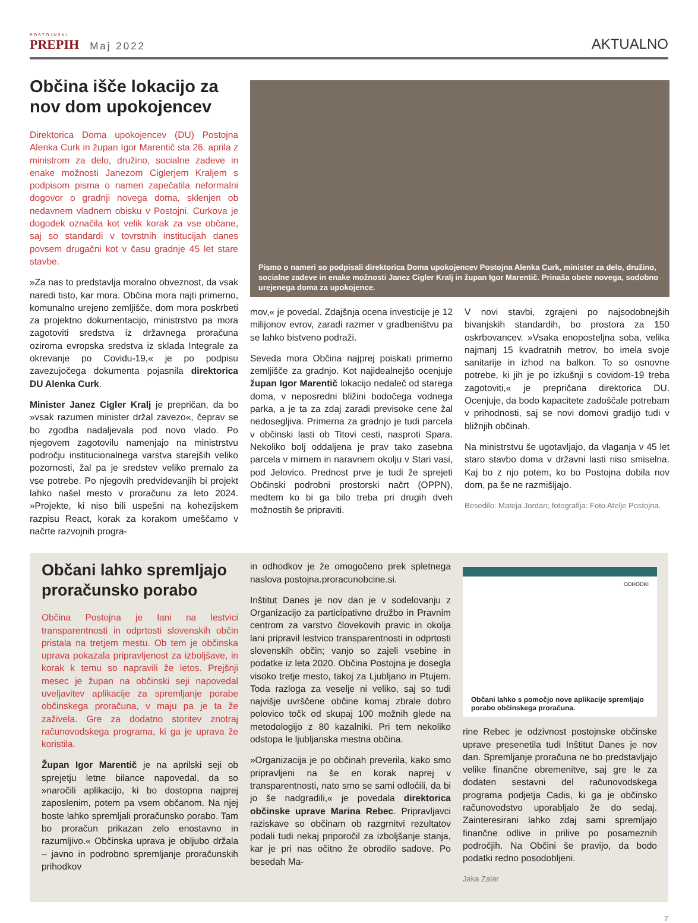POSTOJNSKI
PREPIH
Maj 2022
AKTUALNO
Občina išče lokacijo za nov dom upokojencev
Direktorica Doma upokojencev (DU) Postojna Alenka Curk in župan Igor Marentič sta 26. aprila z ministrom za delo, družino, socialne zadeve in enake možnosti Janezom Ciglerjem Kraljem s podpisom pisma o nameri zapečatila neformalni dogovor o gradnji novega doma, sklenjen ob nedavnem vladnem obisku v Postojni. Curkova je dogodek označila kot velik korak za vse občane, saj so standardi v tovrstnih institucijah danes povsem drugačni kot v času gradnje 45 let stare stavbe.
»Za nas to predstavlja moralno obveznost, da vsak naredi tisto, kar mora. Občina mora najti primerno, komunalno urejeno zemljišče, dom mora poskrbeti za projektno dokumentacijo, ministrstvo pa mora zagotoviti sredstva iz državnega proračuna oziroma evropska sredstva iz sklada Integrale za okrevanje po Covidu-19,« je po podpisu zavezujočega dokumenta pojasnila direktorica DU Alenka Curk.
Minister Janez Cigler Kralj je prepričan, da bo »vsak razumen minister držal zavezo«, čeprav se bo zgodba nadaljevala pod novo vlado. Po njegovem zagotovilu namenjajo na ministrstvu področju institucionalnega varstva starejših veliko pozornosti, žal pa je sredstev veliko premalo za vse potrebe. Po njegovih predvidevanjih bi projekt lahko našel mesto v proračunu za leto 2024. »Projekte, ki niso bili uspešni na kohezijskem razpisu React, korak za korakom umeščamo v načrte razvojnih progra-
Pismo o nameri so podpisali direktorica Doma upokojencev Postojna Alenka Curk, minister za delo, družino, socialne zadeve in enake možnosti Janez Cigler Kralj in župan Igor Marentič. Prinaša obete novega, sodobno urejenega doma za upokojence.
mov,« je povedal. Zdajšnja ocena investicije je 12 milijonov evrov, zaradi razmer v gradbeništvu pa se lahko bistveno podraži.
Seveda mora Občina najprej poiskati primerno zemljišče za gradnjo. Kot najidealnejšo ocenjuje župan Igor Marentič lokacijo nedaleč od starega doma, v neposredni bližini bodočega vodnega parka, a je ta za zdaj zaradi previsoke cene žal nedosegljiva. Primerna za gradnjo je tudi parcela v občinski lasti ob Titovi cesti, nasproti Spara. Nekoliko bolj oddaljena je prav tako zasebna parcela v mirnem in naravnem okolju v Stari vasi, pod Jelovico. Prednost prve je tudi že sprejeti Občinski podrobni prostorski načrt (OPPN), medtem ko bi ga bilo treba pri drugih dveh možnostih še pripraviti.
V novi stavbi, zgrajeni po najsodobnejših bivanjskih standardih, bo prostora za 150 oskrbovancev. »Vsaka enoposteljna soba, velika najmanj 15 kvadratnih metrov, bo imela svoje sanitarije in izhod na balkon. To so osnovne potrebe, ki jih je po izkušnji s covidom-19 treba zagotoviti,« je prepričana direktorica DU. Ocenjuje, da bodo kapacitete zadoščale potrebam v prihodnosti, saj se novi domovi gradijo tudi v bližnjih občinah.
Na ministrstvu še ugotavljajo, da vlaganja v 45 let staro stavbo doma v državni lasti niso smiselna. Kaj bo z njo potem, ko bo Postojna dobila nov dom, pa še ne razmišljajo.
Besedilo: Mateja Jordan; fotografija: Foto Atelje Postojna.
Občani lahko spremljajo proračunsko porabo
Občina Postojna je lani na lestvici transparentnosti in odprtosti slovenskih občin pristala na tretjem mestu. Ob tem je občinska uprava pokazala pripravljenost za izboljšave, in korak k temu so napravili že letos. Prejšnji mesec je župan na občinski seji napovedal uveljavitev aplikacije za spremljanje porabe občinskega proračuna, v maju pa je ta že zaživela. Gre za dodatno storitev znotraj računovodskega programa, ki ga je uprava že koristila.
Župan Igor Marentič je na aprilski seji ob sprejetju letne bilance napovedal, da so »naročili aplikacijo, ki bo dostopna najprej zaposlenim, potem pa vsem občanom. Na njej boste lahko spremljali proračunsko porabo. Tam bo proračun prikazan zelo enostavno in razumljivo.« Občinska uprava je obljubo držala – javno in podrobno spremljanje proračunskih prihodkov
in odhodkov je že omogočeno prek spletnega naslova postojna.proracunobcine.si.
Inštitut Danes je nov dan je v sodelovanju z Organizacijo za participativno družbo in Pravnim centrom za varstvo človekovih pravic in okolja lani pripravil lestvico transparentnosti in odprtosti slovenskih občin; vanjo so zajeli vsebine in podatke iz leta 2020. Občina Postojna je dosegla visoko tretje mesto, takoj za Ljubljano in Ptujem. Toda razloga za veselje ni veliko, saj so tudi najvišje uvrščene občine komaj zbrale dobro polovico točk od skupaj 100 možnih glede na metodologijo z 80 kazalniki. Pri tem nekoliko odstopa le ljubljanska mestna občina.
»Organizacija je po občinah preverila, kako smo pripravljeni na še en korak naprej v transparentnosti, nato smo se sami odločili, da bi jo še nadgradili,« je povedala direktorica občinske uprave Marina Rebec. Pripravljavci raziskave so občinam ob razgrnitvi rezultatov podali tudi nekaj priporočil za izboljšanje stanja, kar je pri nas očitno že obrodilo sadove. Po besedah Ma-
ODHODKI
Občani lahko s pomočjo nove aplikacije spremljajo porabo občinskega proračuna.
rine Rebec je odzivnost postojnske občinske uprave presenetila tudi Inštitut Danes je nov dan. Spremljanje proračuna ne bo predstavljajo velike finančne obremenitve, saj gre le za dodaten sestavni del računovodskega programa podjetja Cadis, ki ga je občinsko računovodstvo uporabljalo že do sedaj. Zainteresirani lahko zdaj sami spremljajo finančne odlive in prilive po posameznih področjih. Na Občini še pravijo, da bodo podatki redno posodobljeni.
Jaka Zalar
7